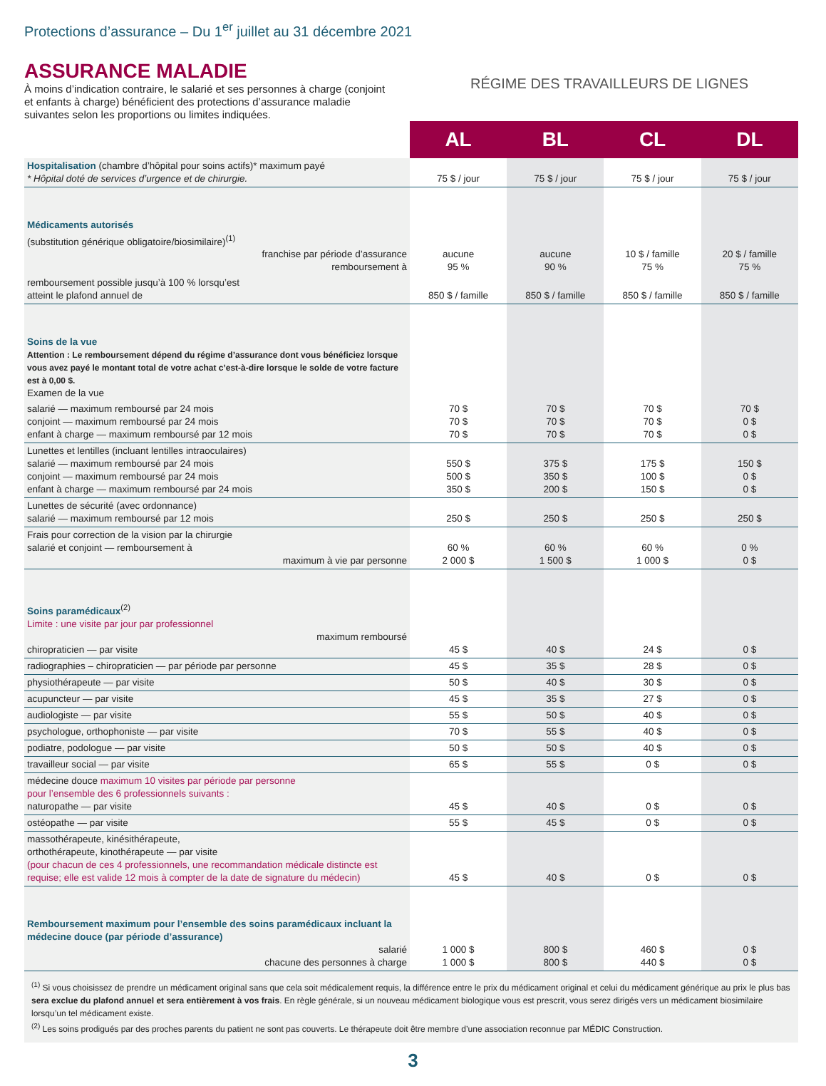Protections d’assurance – Du 1<sup>er</sup> juillet au 31 décembre 2021
ASSURANCE MALADIE
À moins d’indication contraire, le salarié et ses personnes à charge (conjoint et enfants à charge) bénéficient des protections d’assurance maladie suivantes selon les proportions ou limites indiquées.
RÉGIME DES TRAVAILLEURS DE LIGNES
| | AL | BL | CL | DL |
| Hospitalisation (chambre d’hôpital pour soins actifs)* maximum payé * Hôpital doté de services d’urgence et de chirurgie. | 75 $ / jour | 75 $ / jour | 75 $ / jour | 75 $ / jour |
| Médicaments autorisés (substitution générique obligatoire/biosimilaire)<sup>(1)</sup> franchise par période d’assurance remboursement à | aucune 95 % | aucune 90 % | 10 $ / famille 75 % | 20 $ / famille 75 % |
| remboursement possible jusqu’à 100 % lorsqu’est atteint le plafond annuel de | 850 $ / famille | 850 $ / famille | 850 $ / famille | 850 $ / famille |
| Soins de la vue Attention : Le remboursement dépend du régime d’assurance dont vous bénéficiez lorsque vous avez payé le montant total de votre achat c’est-à-dire lorsque le solde de votre facture est à 0,00 $. Examen de la vue | | | | |
| salarié — maximum remboursé par 24 mois conjoint — maximum remboursé par 24 mois enfant à charge — maximum remboursé par 12 mois | 70 $ 70 $ 70 $ | 70 $ 70 $ 70 $ | 70 $ 70 $ 70 $ | 70 $ 0 $ 0 $ |
| Lunettes et lentilles (incluant lentilles intraoculaires) salarié — maximum remboursé par 24 mois conjoint — maximum remboursé par 24 mois enfant à charge — maximum remboursé par 24 mois | 550 $ 500 $ 350 $ | 375 $ 350 $ 200 $ | 175 $ 100 $ 150 $ | 150 $ 0 $ 0 $ |
| Lunettes de sécurité (avec ordonnance) salarié — maximum remboursé par 12 mois | 250 $ | 250 $ | 250 $ | 250 $ |
| Frais pour correction de la vision par la chirurgie salarié et conjoint — remboursement à maximum à vie par personne | 60 % 2 000 $ | 60 % 1 500 $ | 60 % 1 000 $ | 0 % 0 $ |
| Soins paramédicaux<sup>(2)</sup> Limite : une visite par jour par professionnel maximum remboursé chiropraticien — par visite | 45 $ | 40 $ | 24 $ | 0 $ |
| radiographies – chiropraticien — par période par personne | 45 $ | 35 $ | 28 $ | 0 $ |
| physiothérapeute — par visite | 50 $ | 40 $ | 30 $ | 0 $ |
| acupuncteur — par visite | 45 $ | 35 $ | 27 $ | 0 $ |
| audiologiste — par visite | 55 $ | 50 $ | 40 $ | 0 $ |
| psychologue, orthophoniste — par visite | 70 $ | 55 $ | 40 $ | 0 $ |
| podiatre, podologue — par visite | 50 $ | 50 $ | 40 $ | 0 $ |
| travailleur social — par visite | 65 $ | 55 $ | 0 $ | 0 $ |
| médecine douce maximum 10 visites par période par personne pour l’ensemble des 6 professionnels suivants : naturopathe — par visite | 45 $ | 40 $ | 0 $ | 0 $ |
| ostéopathe — par visite | 55 $ | 45 $ | 0 $ | 0 $ |
| massothérapeute, kinésithérapeute, orthothérapeute, kinothérapeute — par visite (pour chacun de ces 4 professionnels, une recommandation médicale distincte est requise; elle est valide 12 mois à compter de la date de signature du médecin) | 45 $ | 40 $ | 0 $ | 0 $ |
| Remboursement maximum pour l’ensemble des soins paramédicaux incluant la médecine douce (par période d’assurance) salarié chacune des personnes à charge | 1 000 $ 1 000 $ | 800 $ 800 $ | 460 $ 440 $ | 0 $ 0 $ |
<sup>(1)</sup> Si vous choisissez de prendre un médicament original sans que cela soit médicalement requis, la différence entre le prix du médicament original et celui du médicament générique au prix le plus bas sera exclue du plafond annuel et sera entièrement à vos frais. En règle générale, si un nouveau médicament biologique vous est prescrit, vous serez dirigés vers un médicament biosimilaire lorsqu’un tel médicament existe.
<sup>(2)</sup> Les soins prodigués par des proches parents du patient ne sont pas couverts. Le thérapeute doit être membre d’une association reconnue par MÉDIC Construction.
3